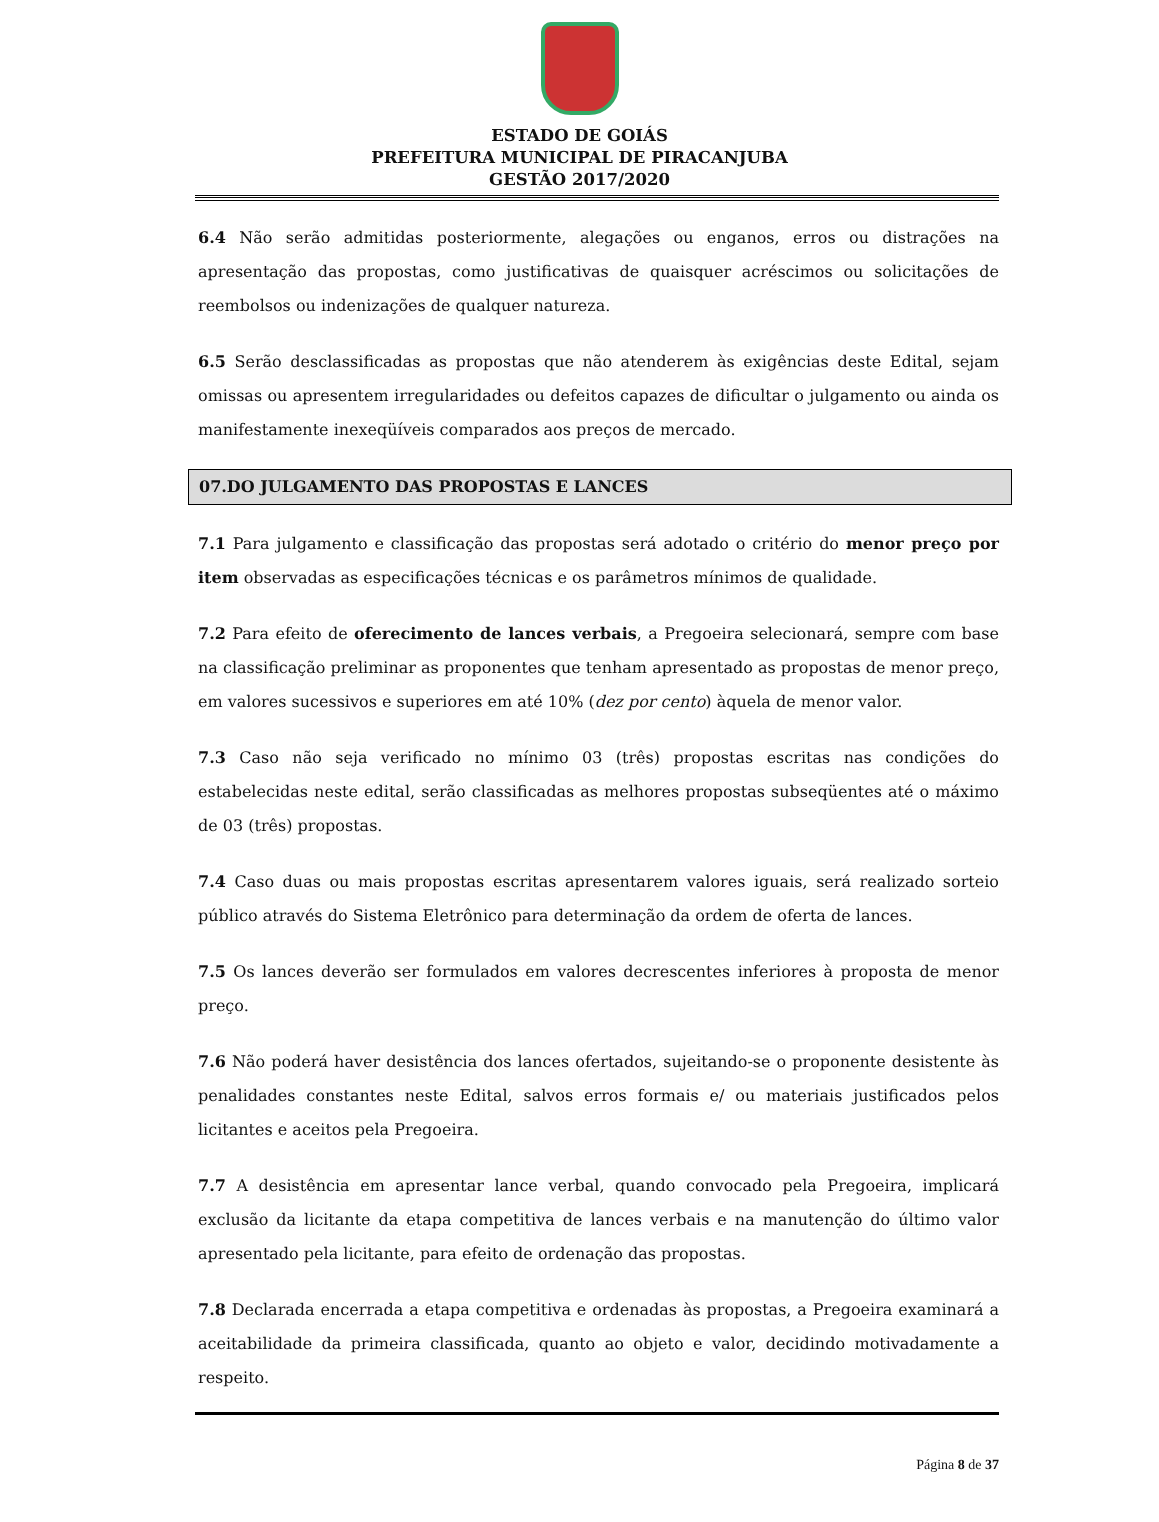ESTADO DE GOIÁS
PREFEITURA MUNICIPAL DE PIRACANJUBA
GESTÃO 2017/2020
6.4 Não serão admitidas posteriormente, alegações ou enganos, erros ou distrações na apresentação das propostas, como justificativas de quaisquer acréscimos ou solicitações de reembolsos ou indenizações de qualquer natureza.
6.5 Serão desclassificadas as propostas que não atenderem às exigências deste Edital, sejam omissas ou apresentem irregularidades ou defeitos capazes de dificultar o julgamento ou ainda os manifestamente inexeqüíveis comparados aos preços de mercado.
07.DO JULGAMENTO DAS PROPOSTAS E LANCES
7.1 Para julgamento e classificação das propostas será adotado o critério do menor preço por item observadas as especificações técnicas e os parâmetros mínimos de qualidade.
7.2 Para efeito de oferecimento de lances verbais, a Pregoeira selecionará, sempre com base na classificação preliminar as proponentes que tenham apresentado as propostas de menor preço, em valores sucessivos e superiores em até 10% (dez por cento) àquela de menor valor.
7.3 Caso não seja verificado no mínimo 03 (três) propostas escritas nas condições do estabelecidas neste edital, serão classificadas as melhores propostas subseqüentes até o máximo de 03 (três) propostas.
7.4 Caso duas ou mais propostas escritas apresentarem valores iguais, será realizado sorteio público através do Sistema Eletrônico para determinação da ordem de oferta de lances.
7.5 Os lances deverão ser formulados em valores decrescentes inferiores à proposta de menor preço.
7.6 Não poderá haver desistência dos lances ofertados, sujeitando-se o proponente desistente às penalidades constantes neste Edital, salvos erros formais e/ ou materiais justificados pelos licitantes e aceitos pela Pregoeira.
7.7 A desistência em apresentar lance verbal, quando convocado pela Pregoeira, implicará exclusão da licitante da etapa competitiva de lances verbais e na manutenção do último valor apresentado pela licitante, para efeito de ordenação das propostas.
7.8 Declarada encerrada a etapa competitiva e ordenadas às propostas, a Pregoeira examinará a aceitabilidade da primeira classificada, quanto ao objeto e valor, decidindo motivadamente a respeito.
Página 8 de 37